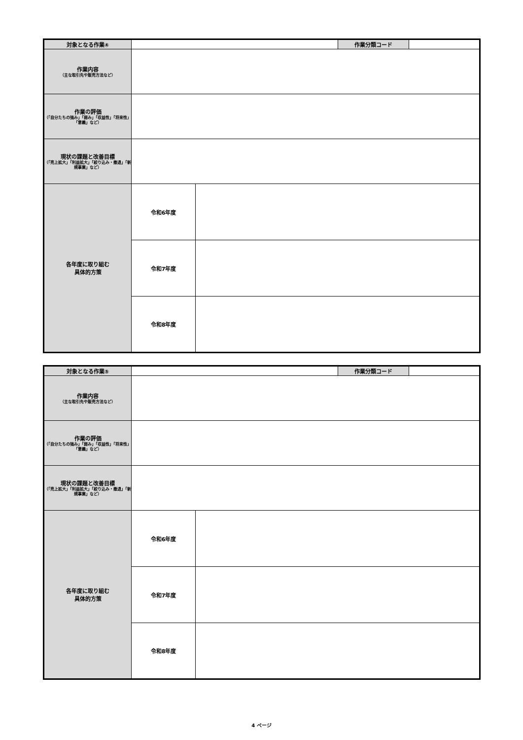| 対象となる作業④ | | | 作業分類コード | |
| 作業内容 （主な取引先や販売方法など） | | | | |
| 作業の評価 （「自分たちの強み」「弱み」「収益性」「将来性」「意義」など） | | | | |
| 現状の課題と改善目標 （「売上拡大」「利益拡大」「絞り込み・撤退」「新規事業」など） | | | | |
| 各年度に取り組む 具体的方策 | 令和6年度 | | | |
| | 令和7年度 | | | |
| | 令和8年度 | | | |
| 対象となる作業⑤ | | | 作業分類コード | |
| 作業内容 （主な取引先や販売方法など） | | | | |
| 作業の評価 （「自分たちの強み」「弱み」「収益性」「将来性」「意義」など） | | | | |
| 現状の課題と改善目標 （「売上拡大」「利益拡大」「絞り込み・撤退」「新規事業」など） | | | | |
| 各年度に取り組む 具体的方策 | 令和6年度 | | | |
| | 令和7年度 | | | |
| | 令和8年度 | | | |
4 ページ